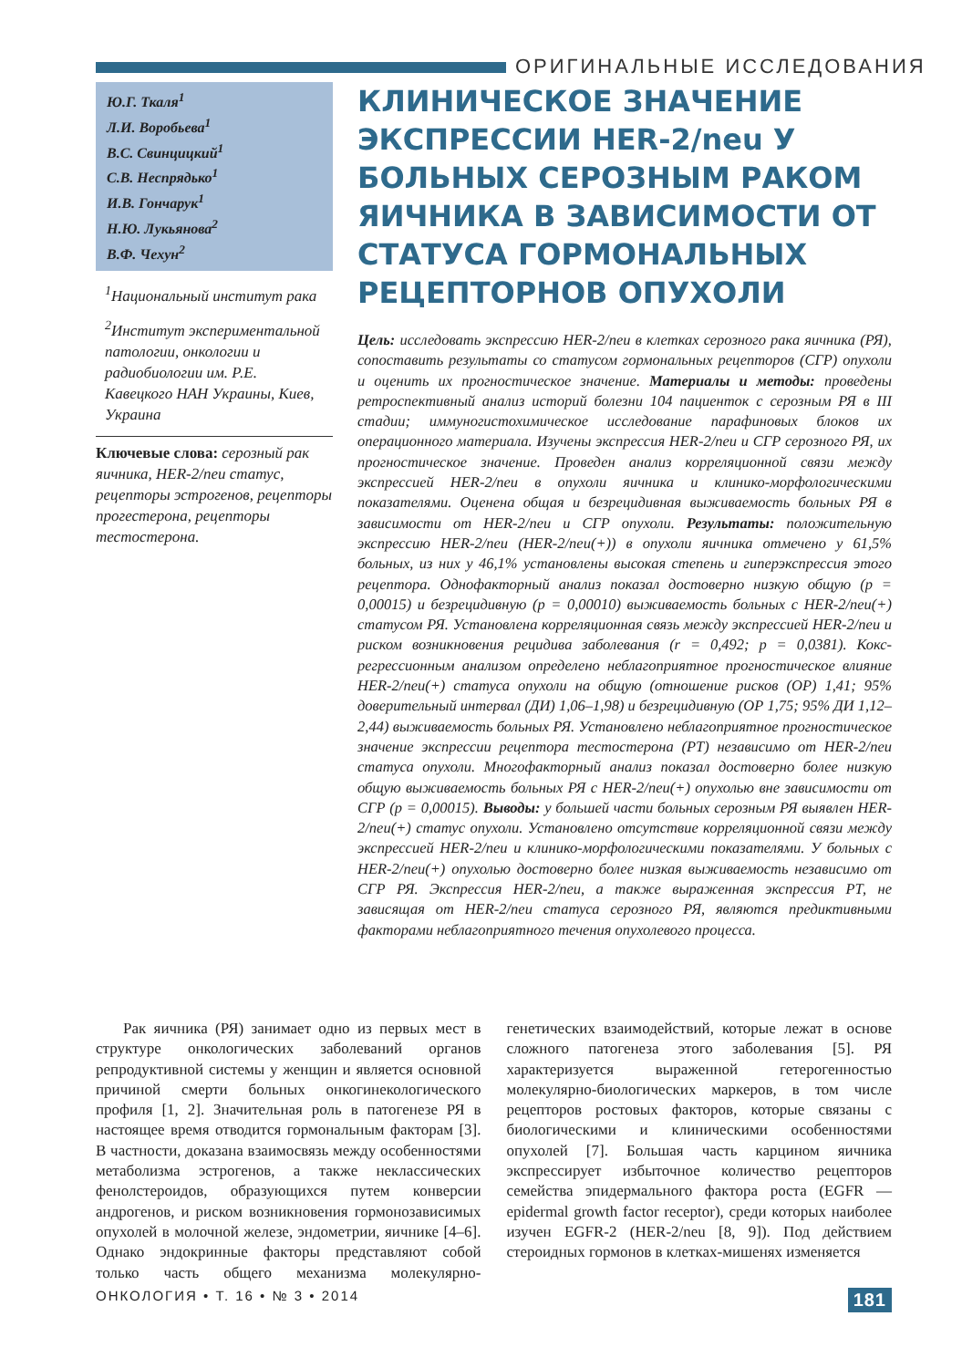ОРИГИНАЛЬНЫЕ ИССЛЕДОВАНИЯ
Ю.Г. Ткаля<sup>1</sup>
Л.И. Воробьева<sup>1</sup>
В.С. Свинцицкий<sup>1</sup>
С.В. Неспрядько<sup>1</sup>
И.В. Гончарук<sup>1</sup>
Н.Ю. Лукьянова<sup>2</sup>
В.Ф. Чехун<sup>2</sup>
<sup>1</sup> Национальный институт рака
<sup>2</sup> Институт экспериментальной патологии, онкологии и радиобиологии им. Р.Е. Кавецкого НАН Украины, Киев, Украина
Ключевые слова: серозный рак яичника, HER-2/neu статус, рецепторы эстрогенов, рецепторы прогестерона, рецепторы тестостерона.
КЛИНИЧЕСКОЕ ЗНАЧЕНИЕ ЭКСПРЕССИИ HER-2/neu У БОЛЬНЫХ СЕРОЗНЫМ РАКОМ ЯИЧНИКА В ЗАВИСИМОСТИ ОТ СТАТУСА ГОРМОНАЛЬНЫХ РЕЦЕПТОРНОВ ОПУХОЛИ
Цель: исследовать экспрессию HER-2/neu в клетках серозного рака яичника (РЯ), сопоставить результаты со статусом гормональных рецепторов (СГР) опухоли и оценить их прогностическое значение. Материалы и методы: проведены ретроспективный анализ историй болезни 104 пациенток с серозным РЯ в III стадии; иммуногистохимическое исследование парафиновых блоков их операционного материала. Изучены экспрессия HER-2/neu и СГР серозного РЯ, их прогностическое значение. Проведен анализ корреляционной связи между экспрессией HER-2/neu в опухоли яичника и клинико-морфологическими показателями. Оценена общая и безрецидивная выживаемость больных РЯ в зависимости от HER-2/neu и СГР опухоли. Результаты: положительную экспрессию HER-2/neu (HER-2/neu(+)) в опухоли яичника отмечено у 61,5% больных, из них у 46,1% установлены высокая степень и гиперэкспрессия этого рецептора. Однофакторный анализ показал достоверно низкую общую (р = 0,00015) и безрецидивную (р = 0,00010) выживаемость больных с HER-2/neu(+) статусом РЯ. Установлена корреляционная связь между экспрессией HER-2/neu и риском возникновения рецидива заболевания (r = 0,492; р = 0,0381). Кокс-регрессионным анализом определено неблагоприятное прогностическое влияние HER-2/neu(+) статуса опухоли на общую (отношение рисков (ОР) 1,41; 95% доверительный интервал (ДИ) 1,06–1,98) и безрецидивную (ОР 1,75; 95% ДИ 1,12–2,44) выживаемость больных РЯ. Установлено неблагоприятное прогностическое значение экспрессии рецептора тестостерона (РТ) независимо от HER-2/neu статуса опухоли. Многофакторный анализ показал достоверно более низкую общую выживаемость больных РЯ с HER-2/neu(+) опухолью вне зависимости от СГР (р = 0,00015). Выводы: у большей части больных серозным РЯ выявлен HER-2/neu(+) статус опухоли. Установлено отсутствие корреляционной связи между экспрессией HER-2/neu и клинико-морфологическими показателями. У больных с HER-2/neu(+) опухолью достоверно более низкая выживаемость независимо от СГР РЯ. Экспрессия HER-2/neu, а также выраженная экспрессия РТ, не зависящая от HER-2/neu статуса серозного РЯ, являются предиктивными факторами неблагоприятного течения опухолевого процесса.
Рак яичника (РЯ) занимает одно из первых мест в структуре онкологических заболеваний органов репродуктивной системы у женщин и является основной причиной смерти больных онкогинекологического профиля [1, 2]. Значительная роль в патогенезе РЯ в настоящее время отводится гормональным факторам [3]. В частности, доказана взаимосвязь между особенностями метаболизма эстрогенов, а также неклассических фенолстероидов, образующихся путем конверсии андрогенов, и риском возникновения гормонозависимых опухолей в молочной железе, эндометрии, яичнике [4–6]. Однако эндокринные факторы представляют собой только часть общего механизма молекулярно-генетических взаимодействий, которые лежат в основе сложного патогенеза этого заболевания [5]. РЯ характеризуется выраженной гетерогенностью молекулярно-биологических маркеров, в том числе рецепторов ростовых факторов, которые связаны с биологическими и клиническими особенностями опухолей [7]. Большая часть карцином яичника экспрессирует избыточное количество рецепторов семейства эпидермального фактора роста (EGFR — epidermal growth factor receptor), среди которых наиболее изучен EGFR-2 (HER-2/neu [8, 9]). Под действием стероидных гормонов в клетках-мишенях изменяется
ОНКОЛОГИЯ • Т. 16 • № 3 • 2014 181